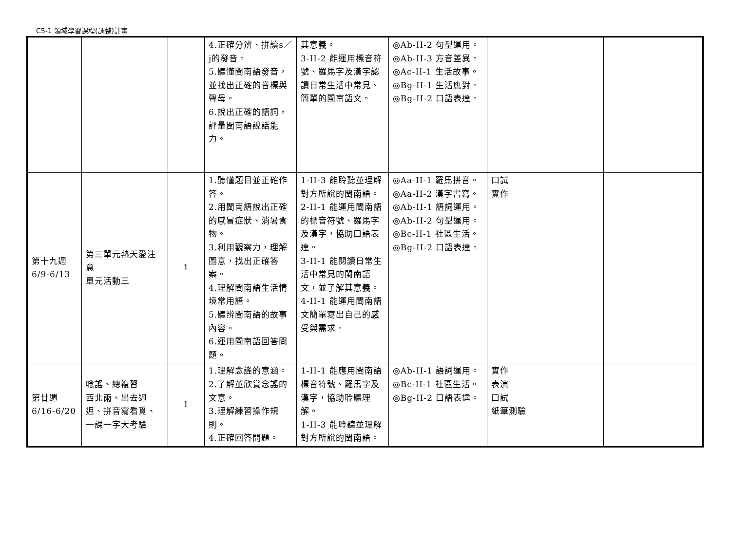C5-1 領域學習課程(調整)計畫
| | | | 4.正確分辨、拼讀s／j的發音。 5.聽懂閩南語發音，並找出正確的音標與聲母。 6.說出正確的語詞，評量閩南語說話能力。 | 其意義。 3-II-2 能運用標音符號、羅馬字及漢字認讀日常生活中常見、簡單的閩南語文。 | ◎Ab-II-2 句型運用。 ◎Ab-II-3 方音差異。 ◎Ac-II-1 生活故事。 ◎Bg-II-1 生活應對。 ◎Bg-II-2 口語表達。 | | |
| 第十九週 6/9-6/13 | 第三單元熱天愛注意 單元活動三 | 1 | 1.聽懂題目並正確作答。 2.用閩南語說出正確的感冒症狀、消暑食物。 3.利用觀察力，理解圖意，找出正確答案。 4.理解閩南語生活情境常用語。 5.聽辨閩南語的故事內容。 6.運用閩南語回答問題。 | 1-II-3 能聆聽並理解對方所說的閩南語。 2-II-1 能運用閩南語的標音符號、羅馬字及漢字，協助口語表達。 3-II-1 能閱讀日常生活中常見的閩南語文，並了解其意義。 4-II-1 能運用閩南語文簡單寫出自己的感受與需求。 | ◎Aa-II-1 羅馬拼音。 ◎Aa-II-2 漢字書寫。 ◎Ab-II-1 語詞運用。 ◎Ab-II-2 句型運用。 ◎Bc-II-1 社區生活。 ◎Bg-II-2 口語表達。 | 口試 實作 | |
| 第廿週 6/16-6/20 | 唸謠、總複習 西北雨、出去迌迌、拼音寫看覓、一課一字大考驗 | 1 | 1.理解念謠的意涵。 2.了解並欣賞念謠的文意。 3.理解練習操作規則。 4.正確回答問題。 | 1-II-1 能應用閩南語標音符號、羅馬字及漢字，協助聆聽理解。 1-II-3 能聆聽並理解對方所說的閩南語。 | ◎Ab-II-1 語詞運用。 ◎Bc-II-1 社區生活。 ◎Bg-II-2 口語表達。 | 實作 表演 口試 紙筆測驗 | |